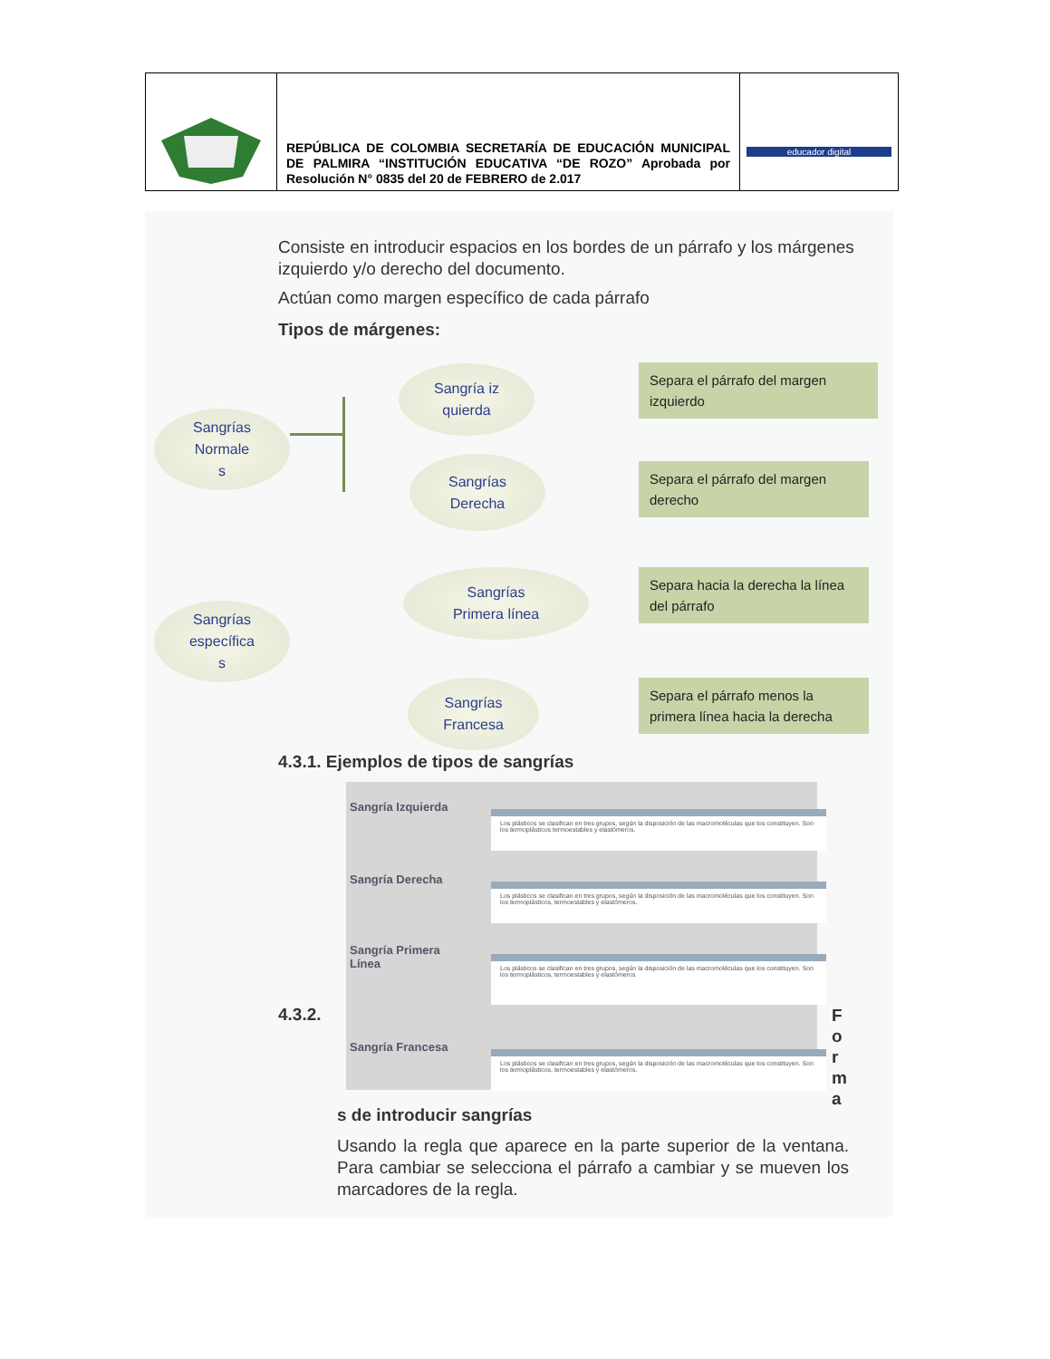| | REPÚBLICA DE COLOMBIA SECRETARÍA DE EDUCACIÓN MUNICIPAL DE PALMIRA “INSTITUCIÓN EDUCATIVA “DE ROZO” Aprobada por Resolución N° 0835 del 20 de FEBRERO de 2.017 | educador digital |
Consiste en introducir espacios en los bordes de un párrafo y los márgenes izquierdo y/o derecho del documento.
Actúan como margen específico de cada párrafo
Tipos de márgenes:
Sangrías
Normale
s
Sangría iz
quierda
Sangrías
Derecha
Separa el párrafo del margen izquierdo
Separa el párrafo del margen derecho
Sangrías
específica
s
Sangrías
Primera línea
Sangrías
Francesa
Separa hacia la derecha la línea del párrafo
Separa el párrafo menos la primera línea hacia la derecha
4.3.1. Ejemplos de tipos de sangrías
Sangría Izquierda
Los plásticos se clasifican en tres grupos, según la disposición de las macromoléculas que los constituyen. Son los termoplásticos termoestables y elastómeros.
Sangría Derecha
Los plásticos se clasifican en tres grupos, según la disposición de las macromoléculas que los constituyen. Son los termoplásticos, termoestables y elastómeros.
Sangría Primera
Línea
Los plásticos se clasifican en tres grupos, según la disposición de las macromoléculas que los constituyen. Son los termoplásticos, termoestables y elastómeros
Sangría Francesa
Los plásticos se clasifican en tres grupos, según la disposición de las macromoléculas que los constituyen. Son los termoplásticos, termoestables y elastómeros.
4.3.2.
F o r m a
s de introducir sangrías
Usando la regla que aparece en la parte superior de la ventana. Para cambiar se selecciona el párrafo a cambiar y se mueven los marcadores de la regla.